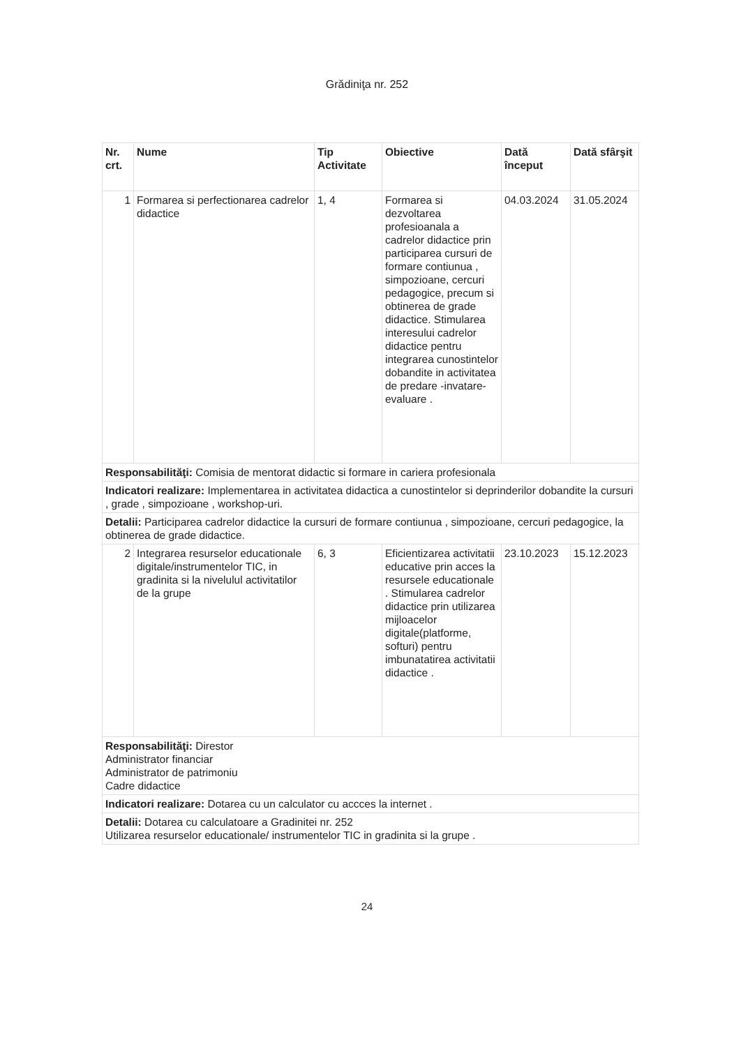Grădiniţa nr. 252
| Nr. crt. | Nume | Tip Activitate | Obiective | Dată început | Dată sfârşit |
| --- | --- | --- | --- | --- | --- |
| 1 | Formarea si perfectionarea cadrelor didactice | 1, 4 | Formarea si dezvoltarea profesioanala a cadrelor didactice prin participarea cursuri de formare contiunua , simpozioane, cercuri pedagogice, precum si obtinerea de grade didactice. Stimularea interesului cadrelor didactice pentru integrarea cunostintelor dobandite in activitatea de predare -invatare-evaluare . | 04.03.2024 | 31.05.2024 |
| Responsabilităţi: Comisia de mentorat didactic si formare in cariera profesionala | | | | | |
| Indicatori realizare: Implementarea in activitatea didactica a cunostintelor si deprinderilor dobandite la cursuri , grade , simpozioane , workshop-uri. | | | | | |
| Detalii: Participarea cadrelor didactice la cursuri de formare contiunua , simpozioane, cercuri pedagogice, la obtinerea de grade didactice. | | | | | |
| 2 | Integrarea resurselor educationale digitale/instrumentelor TIC, in gradinita si la nivelulul activitatilor de la grupe | 6, 3 | Eficientizarea activitatii educative prin acces la resursele educationale . Stimularea cadrelor didactice prin utilizarea mijloacelor digitale(platforme, softuri) pentru imbunatatirea activitatii didactice . | 23.10.2023 | 15.12.2023 |
| Responsabilităţi: Direstor Administrator financiar Administrator de patrimoniu Cadre didactice | | | | | |
| Indicatori realizare: Dotarea cu un calculator cu accces la internet . | | | | | |
| Detalii: Dotarea cu calculatoare a Gradinitei nr. 252 Utilizarea resurselor educationale/ instrumentelor TIC in gradinita si la grupe . | | | | | |
24